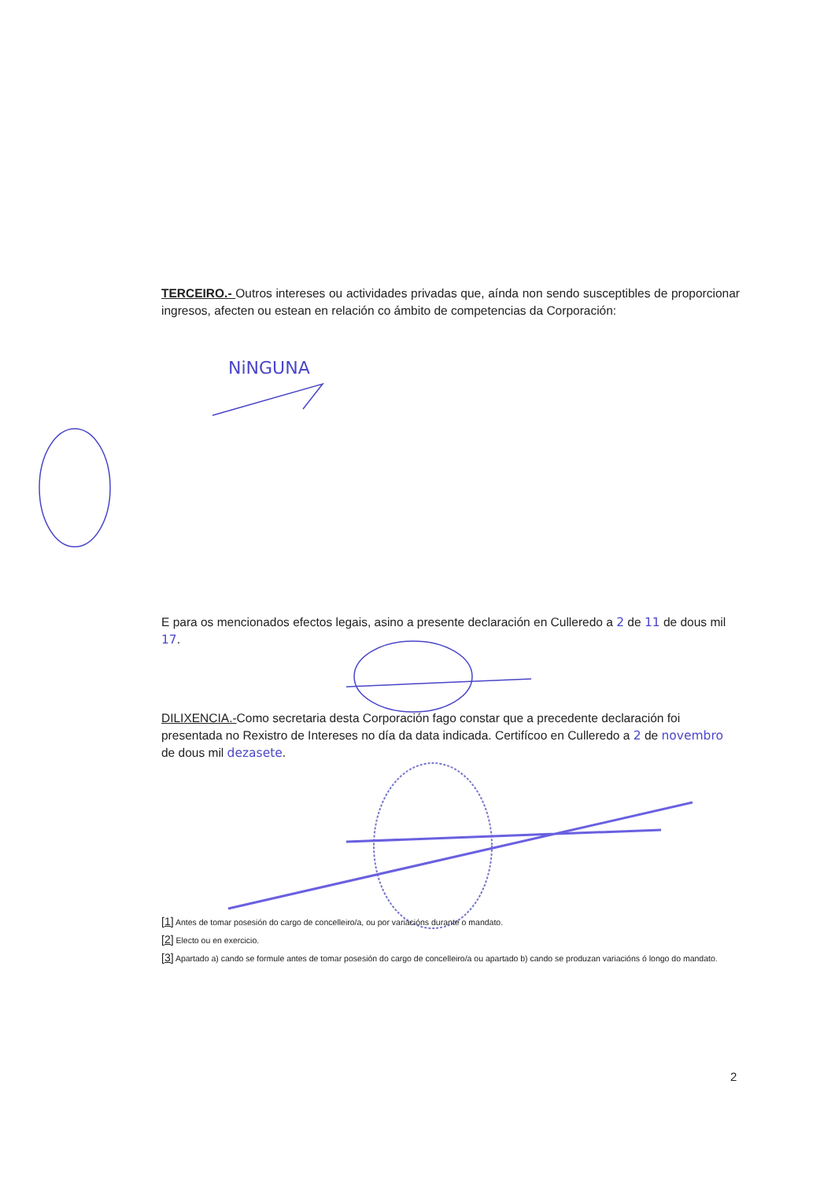TERCEIRO.- Outros intereses ou actividades privadas que, aínda non sendo susceptibles de proporcionar ingresos, afecten ou estean en relación co ámbito de competencias da Corporación:
NiNGUNA
E para os mencionados efectos legais, asino a presente declaración en Culleredo a 2 de 11 de dous mil 17.
DILIXENCIA.-Como secretaria desta Corporación fago constar que a precedente declaración foi presentada no Rexistro de Intereses no día da data indicada. Certifícoo en Culleredo a 2 de novembro de dous mil dezasete.
[1] Antes de tomar posesión do cargo de concelleiro/a, ou por variacións durante o mandato.
[2] Electo ou en exercicio.
[3] Apartado a) cando se formule antes de tomar posesión do cargo de concelleiro/a ou apartado b) cando se produzan variacións ó longo do mandato.
2